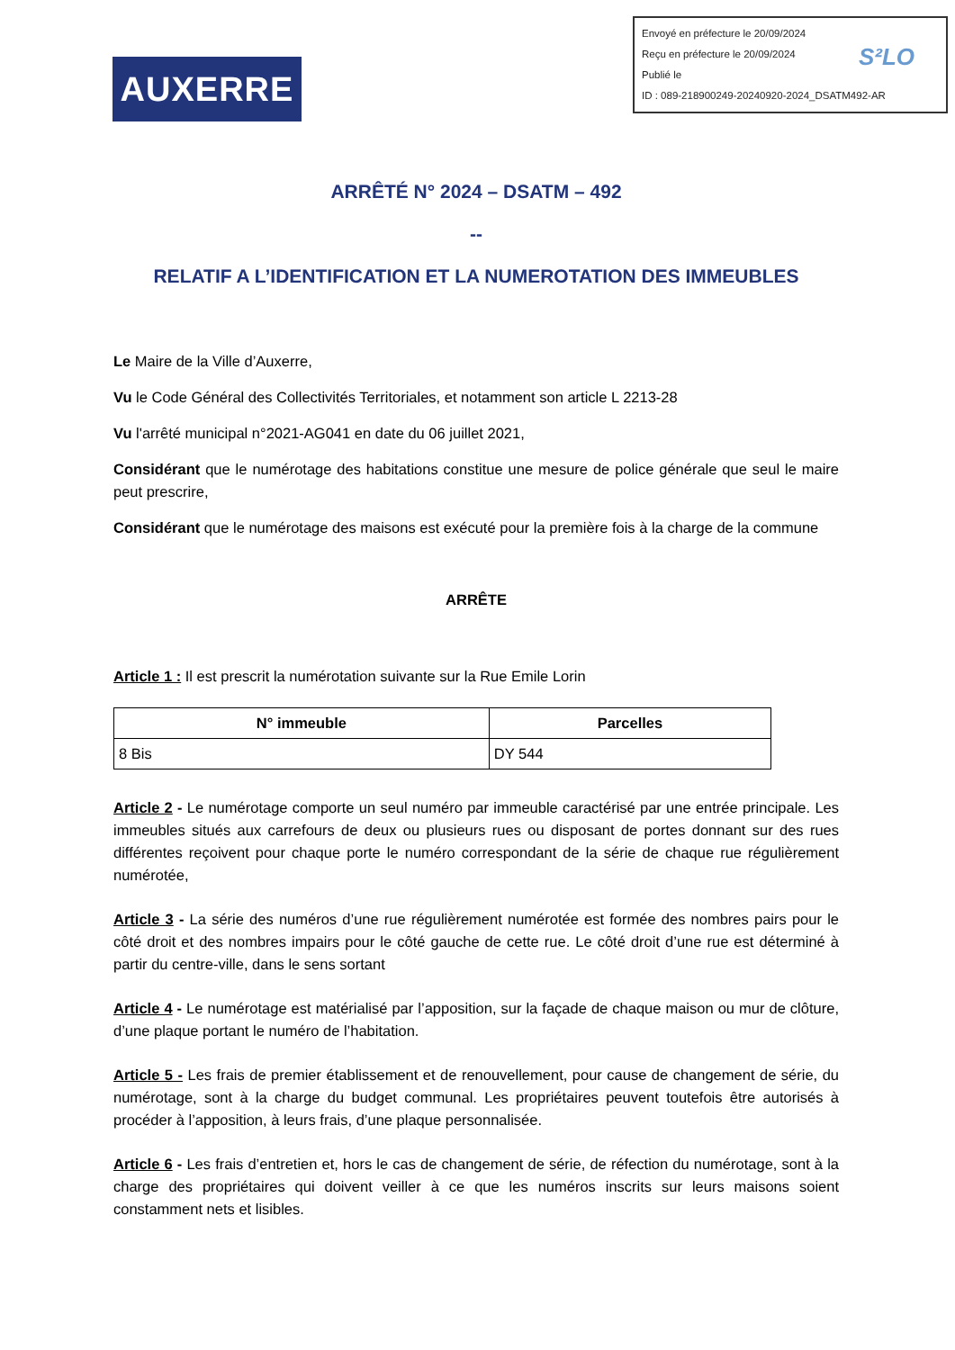Envoyé en préfecture le 20/09/2024
Reçu en préfecture le 20/09/2024
Publié le
ID : 089-218900249-20240920-2024_DSATM492-AR
S²LO
AUXERRE
ARRÊTÉ N° 2024 – DSATM – 492
--
RELATIF A L’IDENTIFICATION ET LA NUMEROTATION DES IMMEUBLES
Le Maire de la Ville d’Auxerre,
Vu le Code Général des Collectivités Territoriales, et notamment son article L 2213-28
Vu l'arrêté municipal n°2021-AG041 en date du 06 juillet 2021,
Considérant que le numérotage des habitations constitue une mesure de police générale que seul le maire peut prescrire,
Considérant que le numérotage des maisons est exécuté pour la première fois à la charge de la commune
ARRÊTE
Article 1 : Il est prescrit la numérotation suivante sur la Rue Emile Lorin
| N° immeuble | Parcelles |
| --- | --- |
| 8 Bis | DY 544 |
Article 2 - Le numérotage comporte un seul numéro par immeuble caractérisé par une entrée principale. Les immeubles situés aux carrefours de deux ou plusieurs rues ou disposant de portes donnant sur des rues différentes reçoivent pour chaque porte le numéro correspondant de la série de chaque rue régulièrement numérotée,
Article 3 - La série des numéros d’une rue régulièrement numérotée est formée des nombres pairs pour le côté droit et des nombres impairs pour le côté gauche de cette rue. Le côté droit d’une rue est déterminé à partir du centre-ville, dans le sens sortant
Article 4 - Le numérotage est matérialisé par l’apposition, sur la façade de chaque maison ou mur de clôture, d’une plaque portant le numéro de l’habitation.
Article 5 - Les frais de premier établissement et de renouvellement, pour cause de changement de série, du numérotage, sont à la charge du budget communal. Les propriétaires peuvent toutefois être autorisés à procéder à l’apposition, à leurs frais, d’une plaque personnalisée.
Article 6 - Les frais d’entretien et, hors le cas de changement de série, de réfection du numérotage, sont à la charge des propriétaires qui doivent veiller à ce que les numéros inscrits sur leurs maisons soient constamment nets et lisibles.